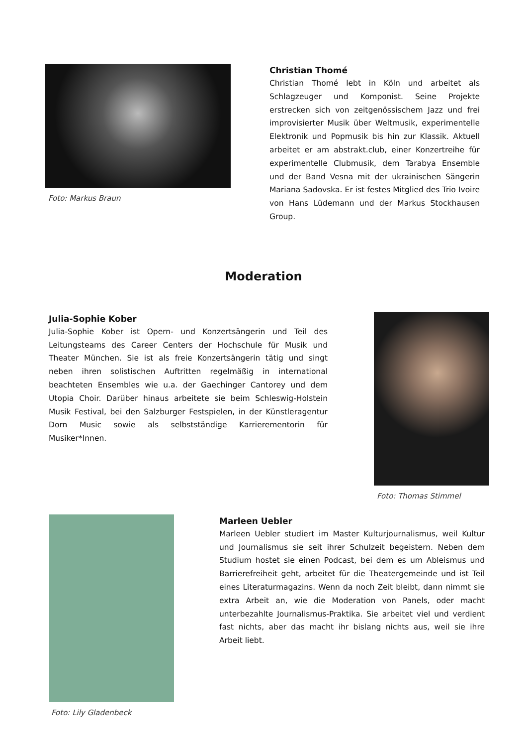Foto: Markus Braun
Christian Thomé
Christian Thomé lebt in Köln und arbeitet als Schlagzeuger und Komponist. Seine Projekte erstrecken sich von zeitgenössischem Jazz und frei improvisierter Musik über Weltmusik, experimentelle Elektronik und Popmusik bis hin zur Klassik. Aktuell arbeitet er am abstrakt.club, einer Konzertreihe für experimentelle Clubmusik, dem Tarabya Ensemble und der Band Vesna mit der ukrainischen Sängerin Mariana Sadovska. Er ist festes Mitglied des Trio Ivoire von Hans Lüdemann und der Markus Stockhausen Group.
Moderation
Julia-Sophie Kober
Julia-Sophie Kober ist Opern- und Konzertsängerin und Teil des Leitungsteams des Career Centers der Hochschule für Musik und Theater München. Sie ist als freie Konzertsängerin tätig und singt neben ihren solistischen Auftritten regelmäßig in international beachteten Ensembles wie u.a. der Gaechinger Cantorey und dem Utopia Choir. Darüber hinaus arbeitete sie beim Schleswig-Holstein Musik Festival, bei den Salzburger Festspielen, in der Künstleragentur Dorn Music sowie als selbstständige Karrierementorin für Musiker*Innen.
Foto: Thomas Stimmel
Foto: Lily Gladenbeck
Marleen Uebler
Marleen Uebler studiert im Master Kulturjournalismus, weil Kultur und Journalismus sie seit ihrer Schulzeit begeistern. Neben dem Studium hostet sie einen Podcast, bei dem es um Ableismus und Barrierefreiheit geht, arbeitet für die Theatergemeinde und ist Teil eines Literaturmagazins. Wenn da noch Zeit bleibt, dann nimmt sie extra Arbeit an, wie die Moderation von Panels, oder macht unterbezahlte Journalismus-Praktika. Sie arbeitet viel und verdient fast nichts, aber das macht ihr bislang nichts aus, weil sie ihre Arbeit liebt.